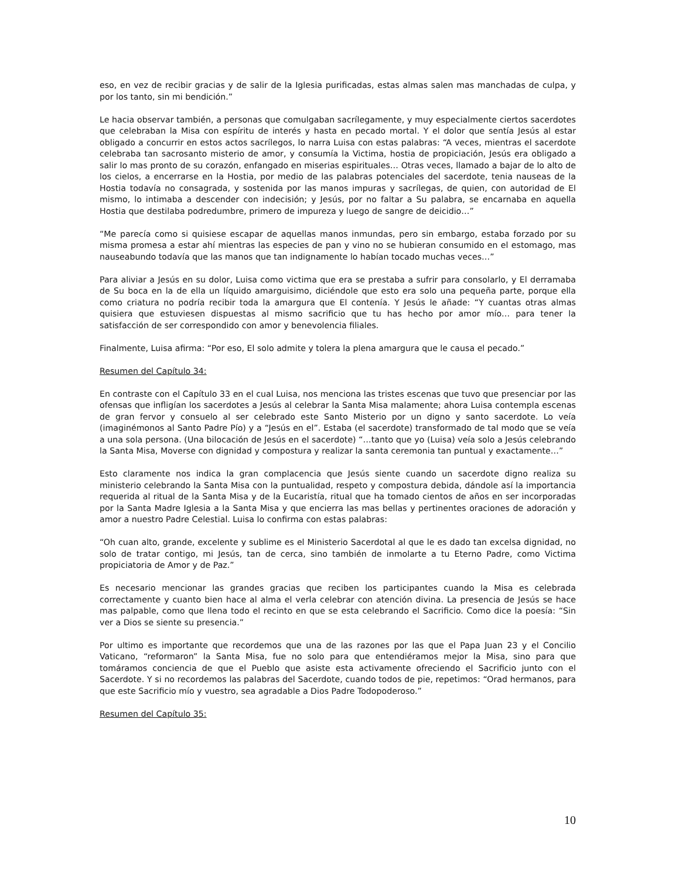eso, en vez de recibir gracias y de salir de la Iglesia purificadas, estas almas salen mas manchadas de culpa, y por los tanto, sin mi bendición.”
Le hacia observar también, a personas que comulgaban sacrílegamente, y muy especialmente ciertos sacerdotes que celebraban la Misa con espíritu de interés y hasta en pecado mortal. Y el dolor que sentía Jesús al estar obligado a concurrir en estos actos sacrílegos, lo narra Luisa con estas palabras: “A veces, mientras el sacerdote celebraba tan sacrosanto misterio de amor, y consumía la Victima, hostia de propiciación, Jesús era obligado a salir lo mas pronto de su corazón, enfangado en miserias espirituales… Otras veces, llamado a bajar de lo alto de los cielos, a encerrarse en la Hostia, por medio de las palabras potenciales del sacerdote, tenia nauseas de la Hostia todavía no consagrada, y sostenida por las manos impuras y sacrílegas, de quien, con autoridad de El mismo, lo intimaba a descender con indecisión; y Jesús, por no faltar a Su palabra, se encarnaba en aquella Hostia que destilaba podredumbre, primero de impureza y luego de sangre de deicidio…”
“Me parecía como si quisiese escapar de aquellas manos inmundas, pero sin embargo, estaba forzado por su misma promesa a estar ahí mientras las especies de pan y vino no se hubieran consumido en el estomago, mas nauseabundo todavía que las manos que tan indignamente lo habían tocado muchas veces…”
Para aliviar a Jesús en su dolor, Luisa como victima que era se prestaba a sufrir para consolarlo, y El derramaba de Su boca en la de ella un líquido amarguisimo, diciéndole que esto era solo una pequeña parte, porque ella como criatura no podría recibir toda la amargura que El contenía. Y Jesús le añade: “Y cuantas otras almas quisiera que estuviesen dispuestas al mismo sacrificio que tu has hecho por amor mío… para tener la satisfacción de ser correspondido con amor y benevolencia filiales.
Finalmente, Luisa afirma: “Por eso, El solo admite y tolera la plena amargura que le causa el pecado.”
Resumen del Capítulo 34:
En contraste con el Capítulo 33 en el cual Luisa, nos menciona las tristes escenas que tuvo que presenciar por las ofensas que infligían los sacerdotes a Jesús al celebrar la Santa Misa malamente; ahora Luisa contempla escenas de gran fervor y consuelo al ser celebrado este Santo Misterio por un digno y santo sacerdote. Lo veía (imaginémonos al Santo Padre Pío) y a “Jesús en el”. Estaba (el sacerdote) transformado de tal modo que se veía a una sola persona. (Una bilocación de Jesús en el sacerdote) “…tanto que yo (Luisa) veía solo a Jesús celebrando la Santa Misa, Moverse con dignidad y compostura y realizar la santa ceremonia tan puntual y exactamente…”
Esto claramente nos indica la gran complacencia que Jesús siente cuando un sacerdote digno realiza su ministerio celebrando la Santa Misa con la puntualidad, respeto y compostura debida, dándole así la importancia requerida al ritual de la Santa Misa y de la Eucaristía, ritual que ha tomado cientos de años en ser incorporadas por la Santa Madre Iglesia a la Santa Misa y que encierra las mas bellas y pertinentes oraciones de adoración y amor a nuestro Padre Celestial. Luisa lo confirma con estas palabras:
“Oh cuan alto, grande, excelente y sublime es el Ministerio Sacerdotal al que le es dado tan excelsa dignidad, no solo de tratar contigo, mi Jesús, tan de cerca, sino también de inmolarte a tu Eterno Padre, como Victima propiciatoria de Amor y de Paz.”
Es necesario mencionar las grandes gracias que reciben los participantes cuando la Misa es celebrada correctamente y cuanto bien hace al alma el verla celebrar con atención divina. La presencia de Jesús se hace mas palpable, como que llena todo el recinto en que se esta celebrando el Sacrificio. Como dice la poesía: “Sin ver a Dios se siente su presencia.”
Por ultimo es importante que recordemos que una de las razones por las que el Papa Juan 23 y el Concilio Vaticano, “reformaron” la Santa Misa, fue no solo para que entendiéramos mejor la Misa, sino para que tomáramos conciencia de que el Pueblo que asiste esta activamente ofreciendo el Sacrificio junto con el Sacerdote. Y si no recordemos las palabras del Sacerdote, cuando todos de pie, repetimos: “Orad hermanos, para que este Sacrificio mío y vuestro, sea agradable a Dios Padre Todopoderoso.”
Resumen del Capítulo 35:
10